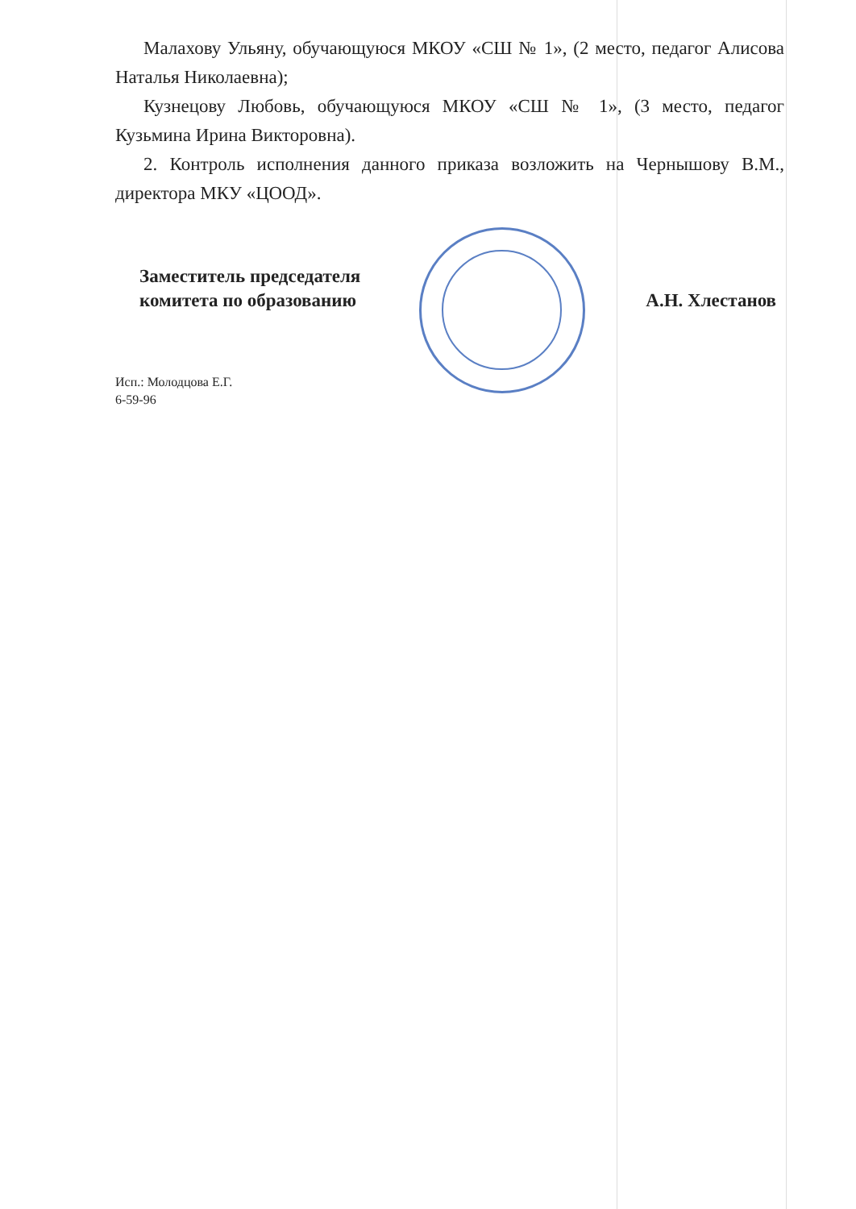Малахову Ульяну, обучающуюся МКОУ «СШ № 1», (2 место, педагог Алисова Наталья Николаевна);
Кузнецову Любовь, обучающуюся МКОУ «СШ № 1», (3 место, педагог Кузьмина Ирина Викторовна).
2. Контроль исполнения данного приказа возложить на Чернышову В.М., директора МКУ «ЦООД».
Заместитель председателя
комитета по образованию
А.Н. Хлестанов
Исп.: Молодцова Е.Г.
6-59-96